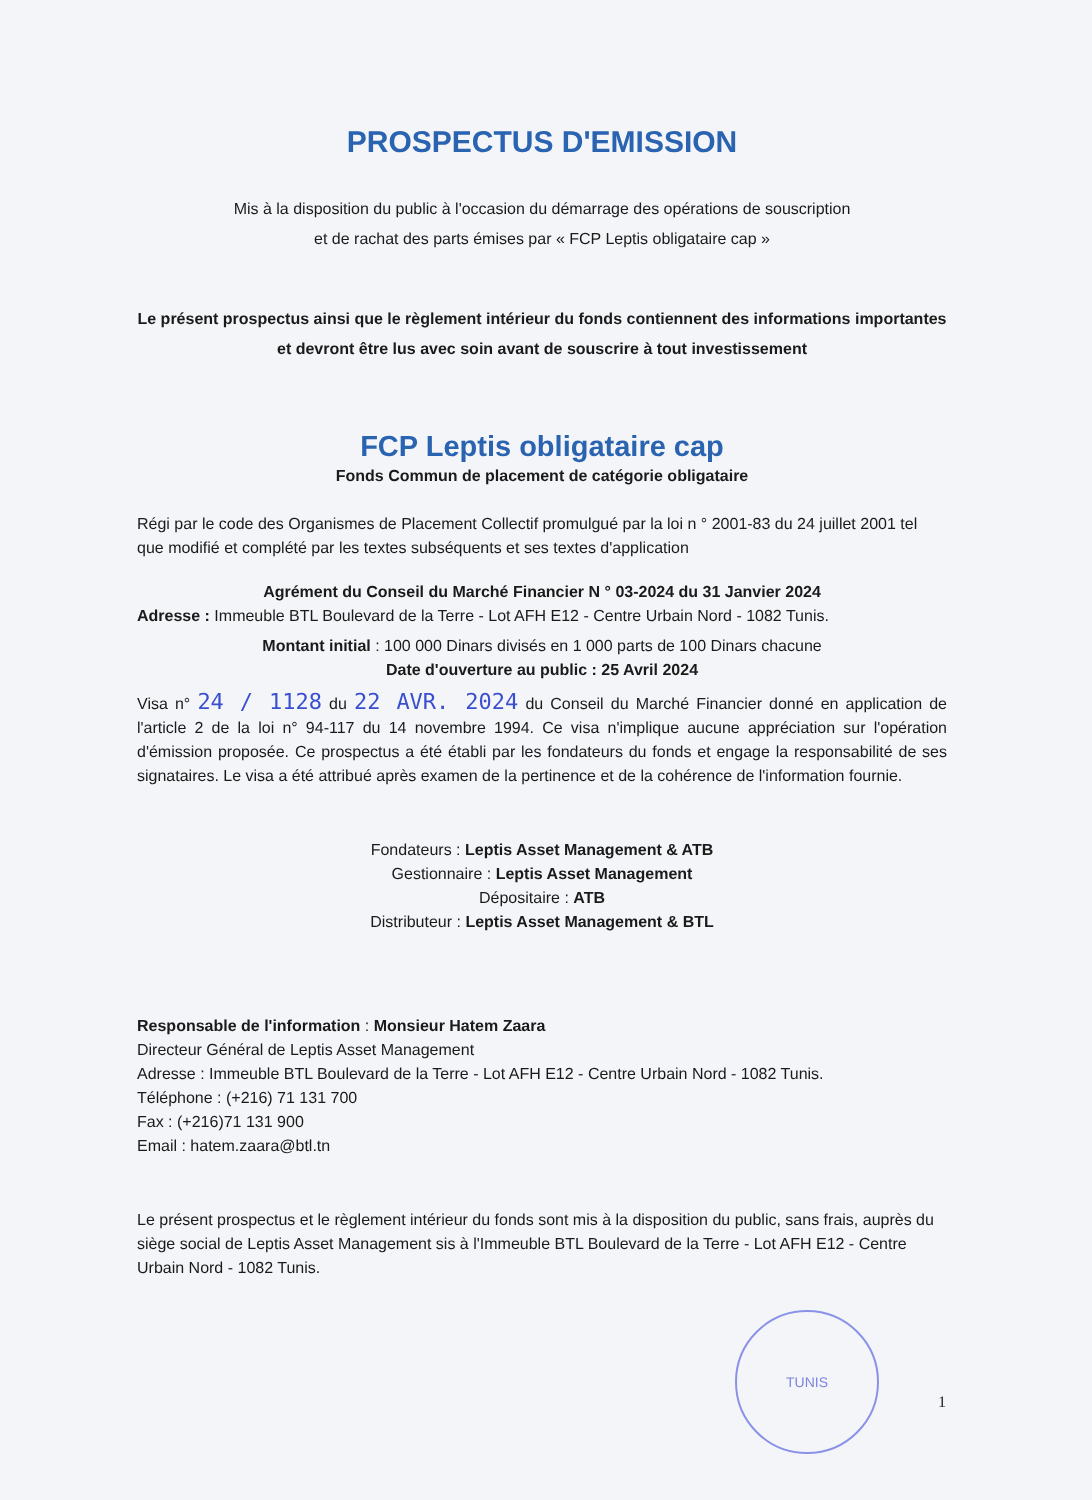PROSPECTUS D'EMISSION
Mis à la disposition du public à l'occasion du démarrage des opérations de souscription
et de rachat des parts émises par « FCP Leptis obligataire cap »
Le présent prospectus ainsi que le règlement intérieur du fonds contiennent des informations importantes et devront être lus avec soin avant de souscrire à tout investissement
FCP Leptis obligataire cap
Fonds Commun de placement de catégorie obligataire
Régi par le code des Organismes de Placement Collectif promulgué par la loi n ° 2001-83 du 24 juillet 2001 tel que modifié et complété par les textes subséquents et ses textes d'application
Agrément du Conseil du Marché Financier N ° 03-2024 du 31 Janvier 2024
Adresse : Immeuble BTL Boulevard de la Terre - Lot AFH E12 - Centre Urbain Nord - 1082 Tunis.
Montant initial : 100 000 Dinars divisés en 1 000 parts de 100 Dinars chacune
Date d'ouverture au public : 25 Avril 2024
Visa n° 24 / 1128 du 22 AVR. 2024 du Conseil du Marché Financier donné en application de l'article 2 de la loi n° 94-117 du 14 novembre 1994. Ce visa n'implique aucune appréciation sur l'opération d'émission proposée. Ce prospectus a été établi par les fondateurs du fonds et engage la responsabilité de ses signataires. Le visa a été attribué après examen de la pertinence et de la cohérence de l'information fournie.
Fondateurs : Leptis Asset Management & ATB
Gestionnaire : Leptis Asset Management
Dépositaire : ATB
Distributeur : Leptis Asset Management & BTL
Responsable de l'information : Monsieur Hatem Zaara
Directeur Général de Leptis Asset Management
Adresse : Immeuble BTL Boulevard de la Terre - Lot AFH E12 - Centre Urbain Nord - 1082 Tunis.
Téléphone : (+216) 71 131 700
Fax : (+216)71 131 900
Email : hatem.zaara@btl.tn
Le présent prospectus et le règlement intérieur du fonds sont mis à la disposition du public, sans frais, auprès du siège social de Leptis Asset Management sis à l'Immeuble BTL Boulevard de la Terre - Lot AFH E12 - Centre Urbain Nord - 1082 Tunis.
TUNIS
1